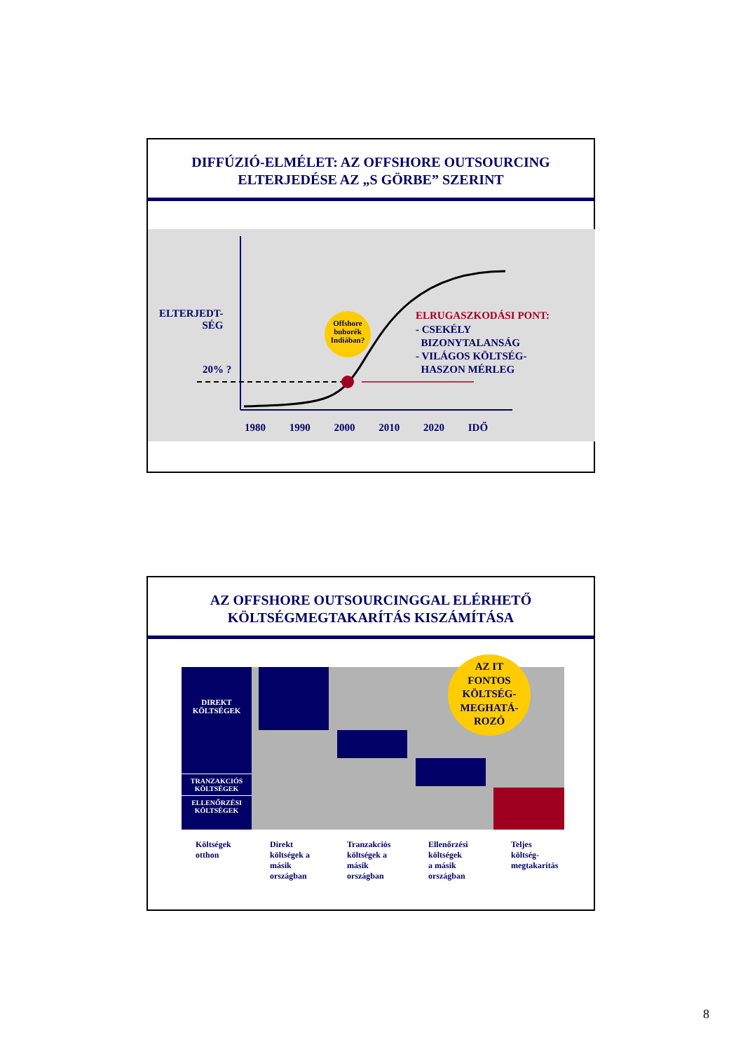DIFFÚZIÓ-ELMÉLET: AZ OFFSHORE OUTSOURCING
ELTERJEDÉSE AZ „S GÖRBE” SZERINT
ELTERJEDT-
SÉG
20% ?
Offshore buborék Indiában?
ELRUGASZKODÁSI PONT:
- CSEKÉLY
BIZONYTALANSÁG
- VILÁGOS KÖLTSÉG-
HASZON MÉRLEG
1980 1990 2000 2010 2020 IDŐ
AZ OFFSHORE OUTSOURCINGGAL ELÉRHETŐ
KÖLTSÉGMEGTAKARÍTÁS KISZÁMÍTÁSA
DIREKT
KÖLTSÉGEK
TRANZAKCIÓS
KÖLTSÉGEK
ELLENŐRZÉSI
KÖLTSÉGEK
AZ IT
FONTOS
KÖLTSÉG-
MEGHATÁ-
ROZÓ
Költségek
otthon
Direkt
költségek a
másik
országban
Tranzakciós
költségek a
másik
országban
Ellenőrzési
költségek
a másik
országban
Teljes
költség-
megtakarítás
8